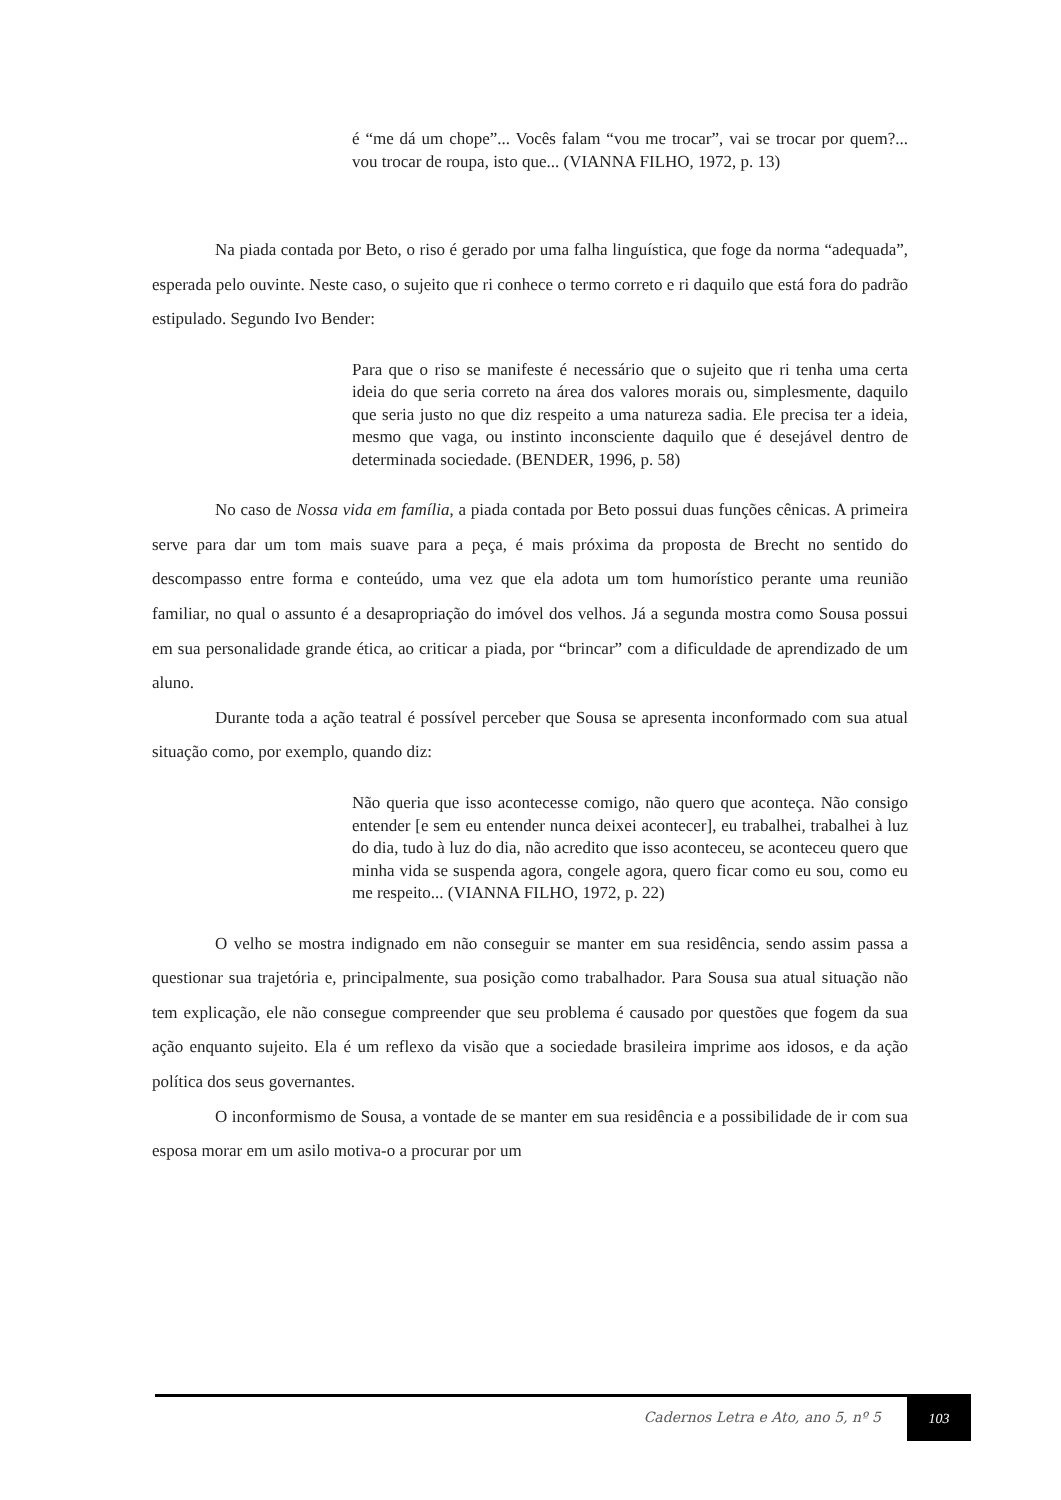é “me dá um chope”... Vocês falam “vou me trocar”, vai se trocar por quem?... vou trocar de roupa, isto que... (VIANNA FILHO, 1972, p. 13)
Na piada contada por Beto, o riso é gerado por uma falha linguística, que foge da norma “adequada”, esperada pelo ouvinte. Neste caso, o sujeito que ri conhece o termo correto e ri daquilo que está fora do padrão estipulado. Segundo Ivo Bender:
Para que o riso se manifeste é necessário que o sujeito que ri tenha uma certa ideia do que seria correto na área dos valores morais ou, simplesmente, daquilo que seria justo no que diz respeito a uma natureza sadia. Ele precisa ter a ideia, mesmo que vaga, ou instinto inconsciente daquilo que é desejável dentro de determinada sociedade. (BENDER, 1996, p. 58)
No caso de Nossa vida em família, a piada contada por Beto possui duas funções cênicas. A primeira serve para dar um tom mais suave para a peça, é mais próxima da proposta de Brecht no sentido do descompasso entre forma e conteúdo, uma vez que ela adota um tom humorístico perante uma reunião familiar, no qual o assunto é a desapropriação do imóvel dos velhos. Já a segunda mostra como Sousa possui em sua personalidade grande ética, ao criticar a piada, por “brincar” com a dificuldade de aprendizado de um aluno.
Durante toda a ação teatral é possível perceber que Sousa se apresenta inconformado com sua atual situação como, por exemplo, quando diz:
Não queria que isso acontecesse comigo, não quero que aconteça. Não consigo entender [e sem eu entender nunca deixei acontecer], eu trabalhei, trabalhei à luz do dia, tudo à luz do dia, não acredito que isso aconteceu, se aconteceu quero que minha vida se suspenda agora, congele agora, quero ficar como eu sou, como eu me respeito... (VIANNA FILHO, 1972, p. 22)
O velho se mostra indignado em não conseguir se manter em sua residência, sendo assim passa a questionar sua trajetória e, principalmente, sua posição como trabalhador. Para Sousa sua atual situação não tem explicação, ele não consegue compreender que seu problema é causado por questões que fogem da sua ação enquanto sujeito. Ela é um reflexo da visão que a sociedade brasileira imprime aos idosos, e da ação política dos seus governantes.
O inconformismo de Sousa, a vontade de se manter em sua residência e a possibilidade de ir com sua esposa morar em um asilo motiva-o a procurar por um
Cadernos Letra e Ato, ano 5, nº 5
103